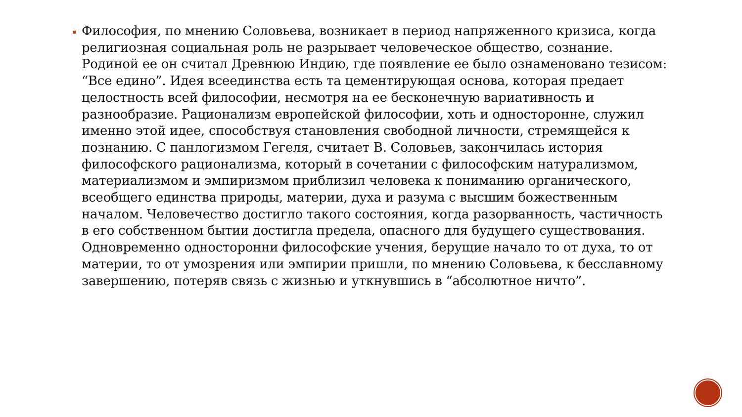Философия, по мнению Соловьева, возникает в период напряженного кризиса, когда религиозная социальная роль не разрывает человеческое общество, сознание. Родиной ее он считал Древнюю Индию, где появление ее было ознаменовано тезисом: “Все едино”. Идея всеединства есть та цементирующая основа, которая предает целостность всей философии, несмотря на ее бесконечную вариативность и разнообразие. Рационализм европейской философии, хоть и односторонне, служил именно этой идее, способствуя становления свободной личности, стремящейся к познанию. С панлогизмом Гегеля, считает В. Соловьев, закончилась история философского рационализма, который в сочетании с философским натурализмом, материализмом и эмпиризмом приблизил человека к пониманию органического, всеобщего единства природы, материи, духа и разума с высшим божественным началом. Человечество достигло такого состояния, когда разорванность, частичность в его собственном бытии достигла предела, опасного для будущего существования. Одновременно односторонни философские учения, берущие начало то от духа, то от материи, то от умозрения или эмпирии пришли, по мнению Соловьева, к бесславному завершению, потеряв связь с жизнью и уткнувшись в “абсолютное ничто”.